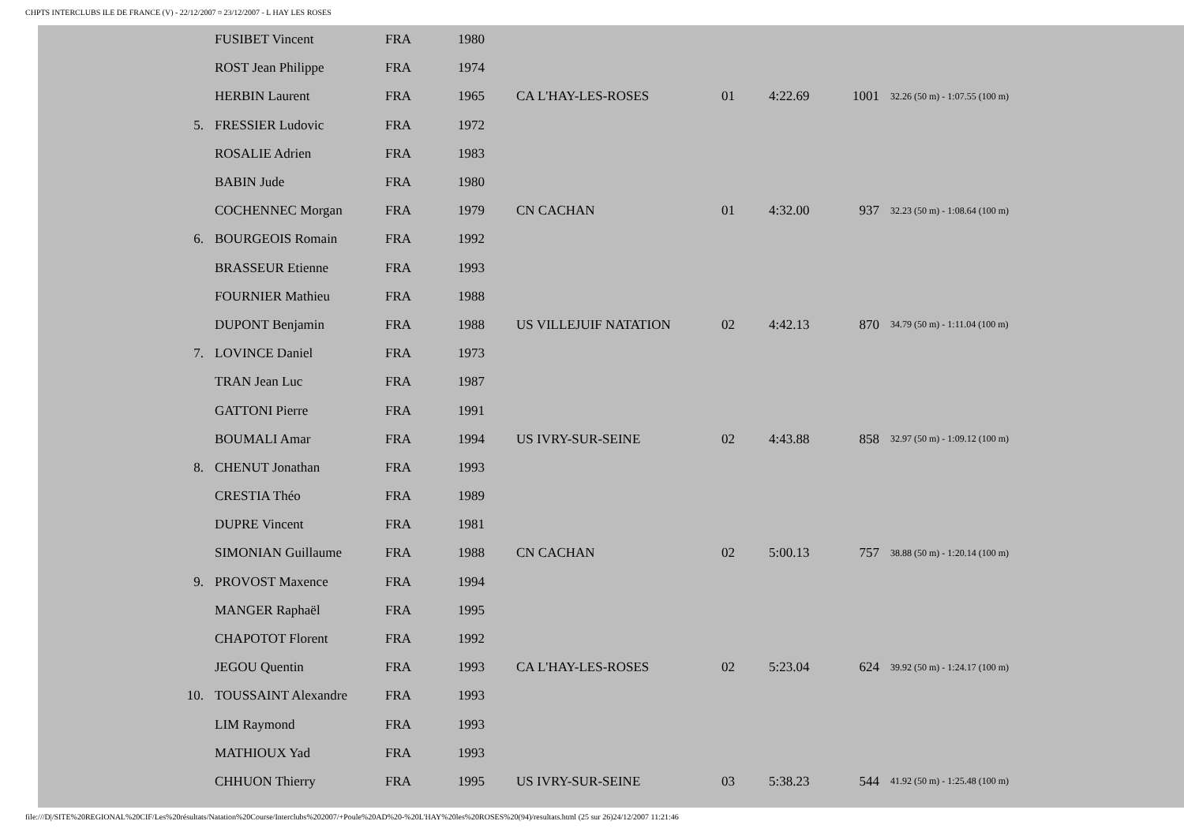CHPTS INTERCLUBS ILE DE FRANCE (V) - 22/12/2007 ¤ 23/12/2007 - L HAY LES ROSES
| | FUSIBET Vincent | FRA | 1980 | | | | | |
| | ROST Jean Philippe | FRA | 1974 | | | | | |
| | HERBIN Laurent | FRA | 1965 | CA L'HAY-LES-ROSES | 01 | 4:22.69 | 1001 | 32.26 (50 m) - 1:07.55 (100 m) |
| 5. | FRESSIER Ludovic | FRA | 1972 | | | | | |
| | ROSALIE Adrien | FRA | 1983 | | | | | |
| | BABIN Jude | FRA | 1980 | | | | | |
| | COCHENNEC Morgan | FRA | 1979 | CN CACHAN | 01 | 4:32.00 | 937 | 32.23 (50 m) - 1:08.64 (100 m) |
| 6. | BOURGEOIS Romain | FRA | 1992 | | | | | |
| | BRASSEUR Etienne | FRA | 1993 | | | | | |
| | FOURNIER Mathieu | FRA | 1988 | | | | | |
| | DUPONT Benjamin | FRA | 1988 | US VILLEJUIF NATATION | 02 | 4:42.13 | 870 | 34.79 (50 m) - 1:11.04 (100 m) |
| 7. | LOVINCE Daniel | FRA | 1973 | | | | | |
| | TRAN Jean Luc | FRA | 1987 | | | | | |
| | GATTONI Pierre | FRA | 1991 | | | | | |
| | BOUMALI Amar | FRA | 1994 | US IVRY-SUR-SEINE | 02 | 4:43.88 | 858 | 32.97 (50 m) - 1:09.12 (100 m) |
| 8. | CHENUT Jonathan | FRA | 1993 | | | | | |
| | CRESTIA Théo | FRA | 1989 | | | | | |
| | DUPRE Vincent | FRA | 1981 | | | | | |
| | SIMONIAN Guillaume | FRA | 1988 | CN CACHAN | 02 | 5:00.13 | 757 | 38.88 (50 m) - 1:20.14 (100 m) |
| 9. | PROVOST Maxence | FRA | 1994 | | | | | |
| | MANGER Raphaël | FRA | 1995 | | | | | |
| | CHAPOTOT Florent | FRA | 1992 | | | | | |
| | JEGOU Quentin | FRA | 1993 | CA L'HAY-LES-ROSES | 02 | 5:23.04 | 624 | 39.92 (50 m) - 1:24.17 (100 m) |
| 10. | TOUSSAINT Alexandre | FRA | 1993 | | | | | |
| | LIM Raymond | FRA | 1993 | | | | | |
| | MATHIOUX Yad | FRA | 1993 | | | | | |
| | CHHUON Thierry | FRA | 1995 | US IVRY-SUR-SEINE | 03 | 5:38.23 | 544 | 41.92 (50 m) - 1:25.48 (100 m) |
file:///D|/SITE%20REGIONAL%20CIF/Les%20résultats/Natation%20Course/Interclubs%202007/+Poule%20AD%20-%20L'HAY%20les%20ROSES%20(94)/resultats.html (25 sur 26)24/12/2007 11:21:46